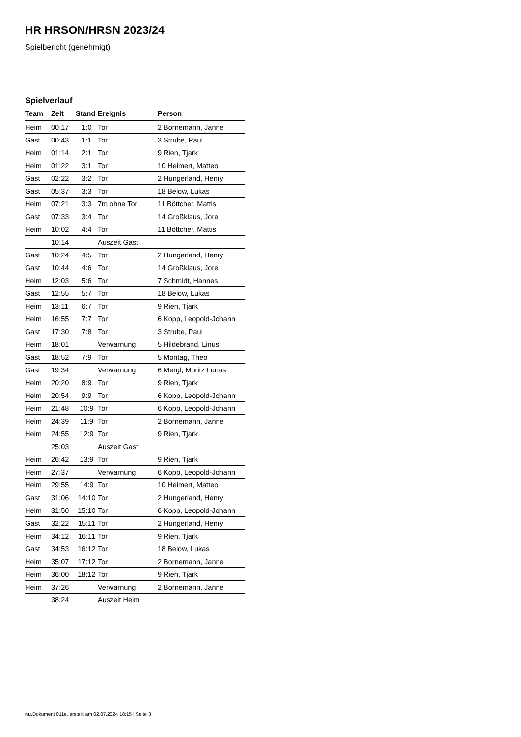HR HRSON/HRSN 2023/24
Spielbericht (genehmigt)
Spielverlauf
| Team | Zeit | Stand | Ereignis | Person |
| --- | --- | --- | --- | --- |
| Heim | 00:17 | 1:0 | Tor | 2 Bornemann, Janne |
| Gast | 00:43 | 1:1 | Tor | 3 Strube, Paul |
| Heim | 01:14 | 2:1 | Tor | 9 Rien, Tjark |
| Heim | 01:22 | 3:1 | Tor | 10 Heimert, Matteo |
| Gast | 02:22 | 3:2 | Tor | 2 Hungerland, Henry |
| Gast | 05:37 | 3:3 | Tor | 18 Below, Lukas |
| Heim | 07:21 | 3:3 | 7m ohne Tor | 11 Böttcher, Mattis |
| Gast | 07:33 | 3:4 | Tor | 14 Großklaus, Jore |
| Heim | 10:02 | 4:4 | Tor | 11 Böttcher, Mattis |
| | 10:14 | | Auszeit Gast | |
| Gast | 10:24 | 4:5 | Tor | 2 Hungerland, Henry |
| Gast | 10:44 | 4:6 | Tor | 14 Großklaus, Jore |
| Heim | 12:03 | 5:6 | Tor | 7 Schmidt, Hannes |
| Gast | 12:55 | 5:7 | Tor | 18 Below, Lukas |
| Heim | 13:11 | 6:7 | Tor | 9 Rien, Tjark |
| Heim | 16:55 | 7:7 | Tor | 6 Kopp, Leopold-Johann |
| Gast | 17:30 | 7:8 | Tor | 3 Strube, Paul |
| Heim | 18:01 | | Verwarnung | 5 Hildebrand, Linus |
| Gast | 18:52 | 7:9 | Tor | 5 Montag, Theo |
| Gast | 19:34 | | Verwarnung | 6 Mergl, Moritz Lunas |
| Heim | 20:20 | 8:9 | Tor | 9 Rien, Tjark |
| Heim | 20:54 | 9:9 | Tor | 6 Kopp, Leopold-Johann |
| Heim | 21:48 | 10:9 | Tor | 6 Kopp, Leopold-Johann |
| Heim | 24:39 | 11:9 | Tor | 2 Bornemann, Janne |
| Heim | 24:55 | 12:9 | Tor | 9 Rien, Tjark |
| | 25:03 | | Auszeit Gast | |
| Heim | 26:42 | 13:9 | Tor | 9 Rien, Tjark |
| Heim | 27:37 | | Verwarnung | 6 Kopp, Leopold-Johann |
| Heim | 29:55 | 14:9 | Tor | 10 Heimert, Matteo |
| Gast | 31:06 | 14:10 | Tor | 2 Hungerland, Henry |
| Heim | 31:50 | 15:10 | Tor | 6 Kopp, Leopold-Johann |
| Gast | 32:22 | 15:11 | Tor | 2 Hungerland, Henry |
| Heim | 34:12 | 16:11 | Tor | 9 Rien, Tjark |
| Gast | 34:53 | 16:12 | Tor | 18 Below, Lukas |
| Heim | 35:07 | 17:12 | Tor | 2 Bornemann, Janne |
| Heim | 36:00 | 18:12 | Tor | 9 Rien, Tjark |
| Heim | 37:26 | | Verwarnung | 2 Bornemann, Janne |
| | 38:24 | | Auszeit Heim | |
nu.Dokument 011e, erstellt am 02.07.2024 18:15 | Seite 3